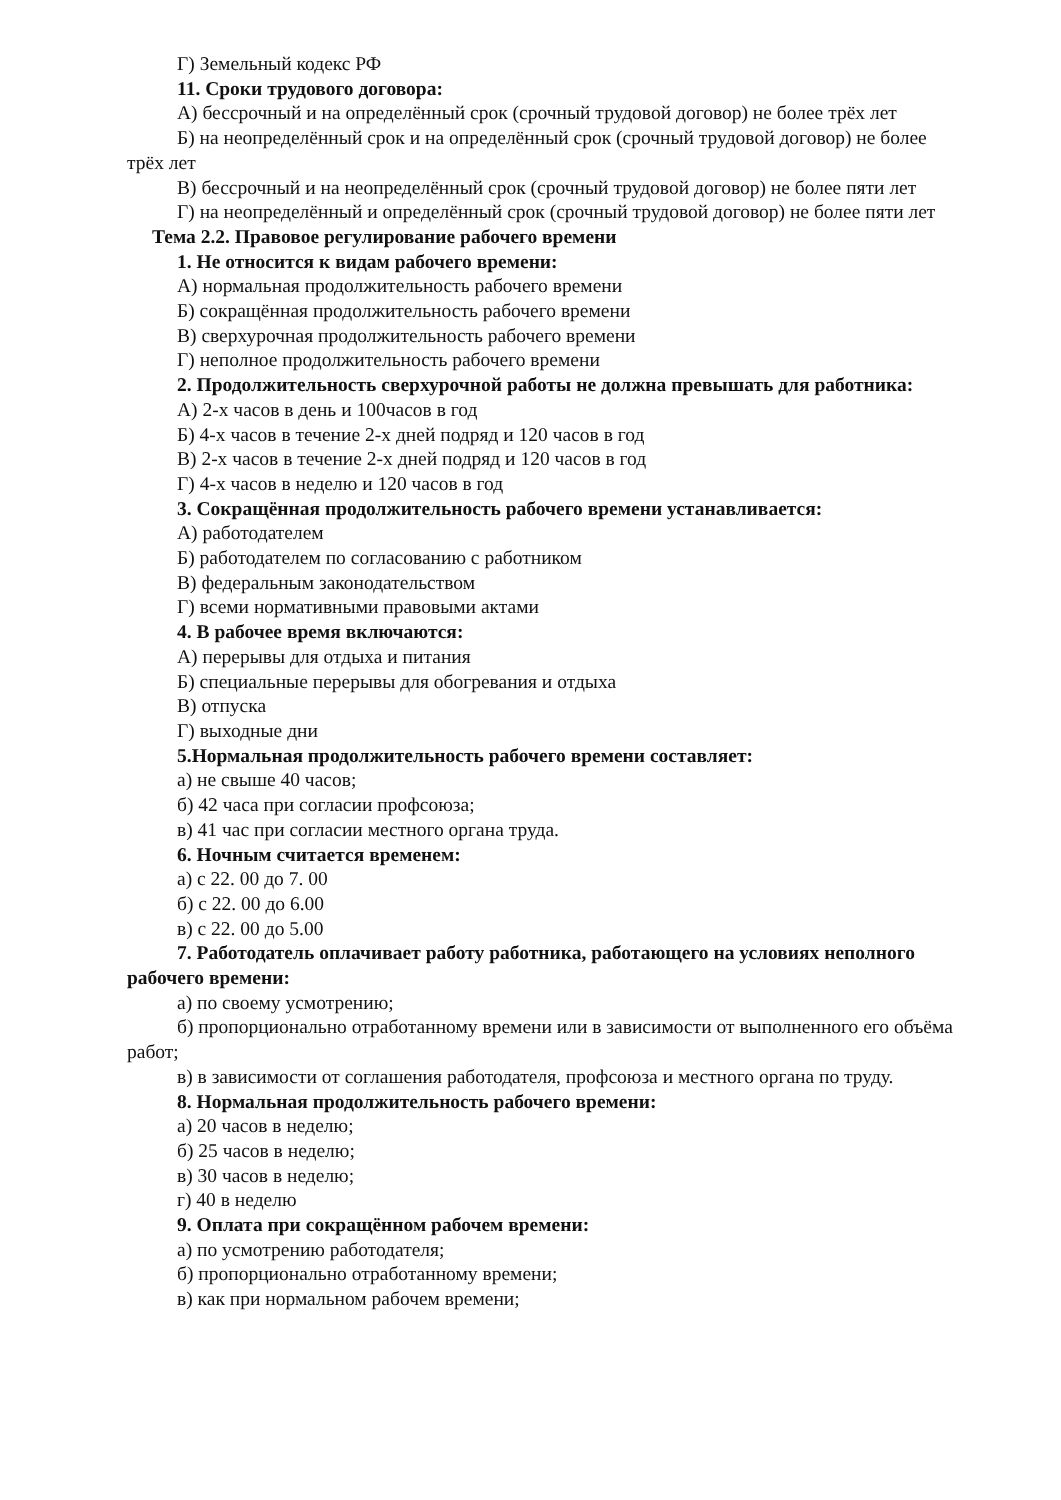Г) Земельный кодекс РФ
11. Сроки трудового договора:
А) бессрочный и на определённый срок (срочный трудовой договор) не более трёх лет
Б) на неопределённый срок и на определённый срок (срочный трудовой договор) не более трёх лет
В) бессрочный и на неопределённый срок (срочный трудовой договор) не более пяти лет
Г) на неопределённый и определённый срок (срочный трудовой договор) не более пяти лет
Тема 2.2. Правовое регулирование рабочего времени
1. Не относится к видам рабочего времени:
А) нормальная продолжительность рабочего времени
Б) сокращённая продолжительность рабочего времени
В) сверхурочная продолжительность рабочего времени
Г) неполное продолжительность рабочего времени
2. Продолжительность сверхурочной работы не должна превышать для работника:
А) 2-х часов в день и 100часов в год
Б) 4-х часов в течение 2-х дней подряд и 120 часов в год
В) 2-х часов в течение 2-х дней подряд и 120 часов в год
Г) 4-х часов в неделю и 120 часов в год
3. Сокращённая продолжительность рабочего времени устанавливается:
А) работодателем
Б) работодателем по согласованию с работником
В) федеральным законодательством
Г) всеми нормативными правовыми актами
4. В рабочее время включаются:
А) перерывы для отдыха и питания
Б) специальные перерывы для обогревания и отдыха
В) отпуска
Г) выходные дни
5.Нормальная продолжительность рабочего времени составляет:
а) не свыше 40 часов;
б) 42 часа при согласии профсоюза;
в) 41 час при согласии местного органа труда.
6. Ночным считается временем:
а) с 22. 00 до 7. 00
б) с 22. 00 до 6.00
в) с 22. 00 до 5.00
7. Работодатель оплачивает работу работника, работающего на условиях неполного рабочего времени:
а) по своему усмотрению;
б) пропорционально отработанному времени или в зависимости от выполненного его объёма работ;
в) в зависимости от соглашения работодателя, профсоюза и местного органа по труду.
8. Нормальная продолжительность рабочего времени:
а) 20 часов в неделю;
б) 25 часов в неделю;
в) 30 часов в неделю;
г) 40 в неделю
9. Оплата при сокращённом рабочем времени:
а) по усмотрению работодателя;
б) пропорционально отработанному времени;
в) как при нормальном рабочем времени;